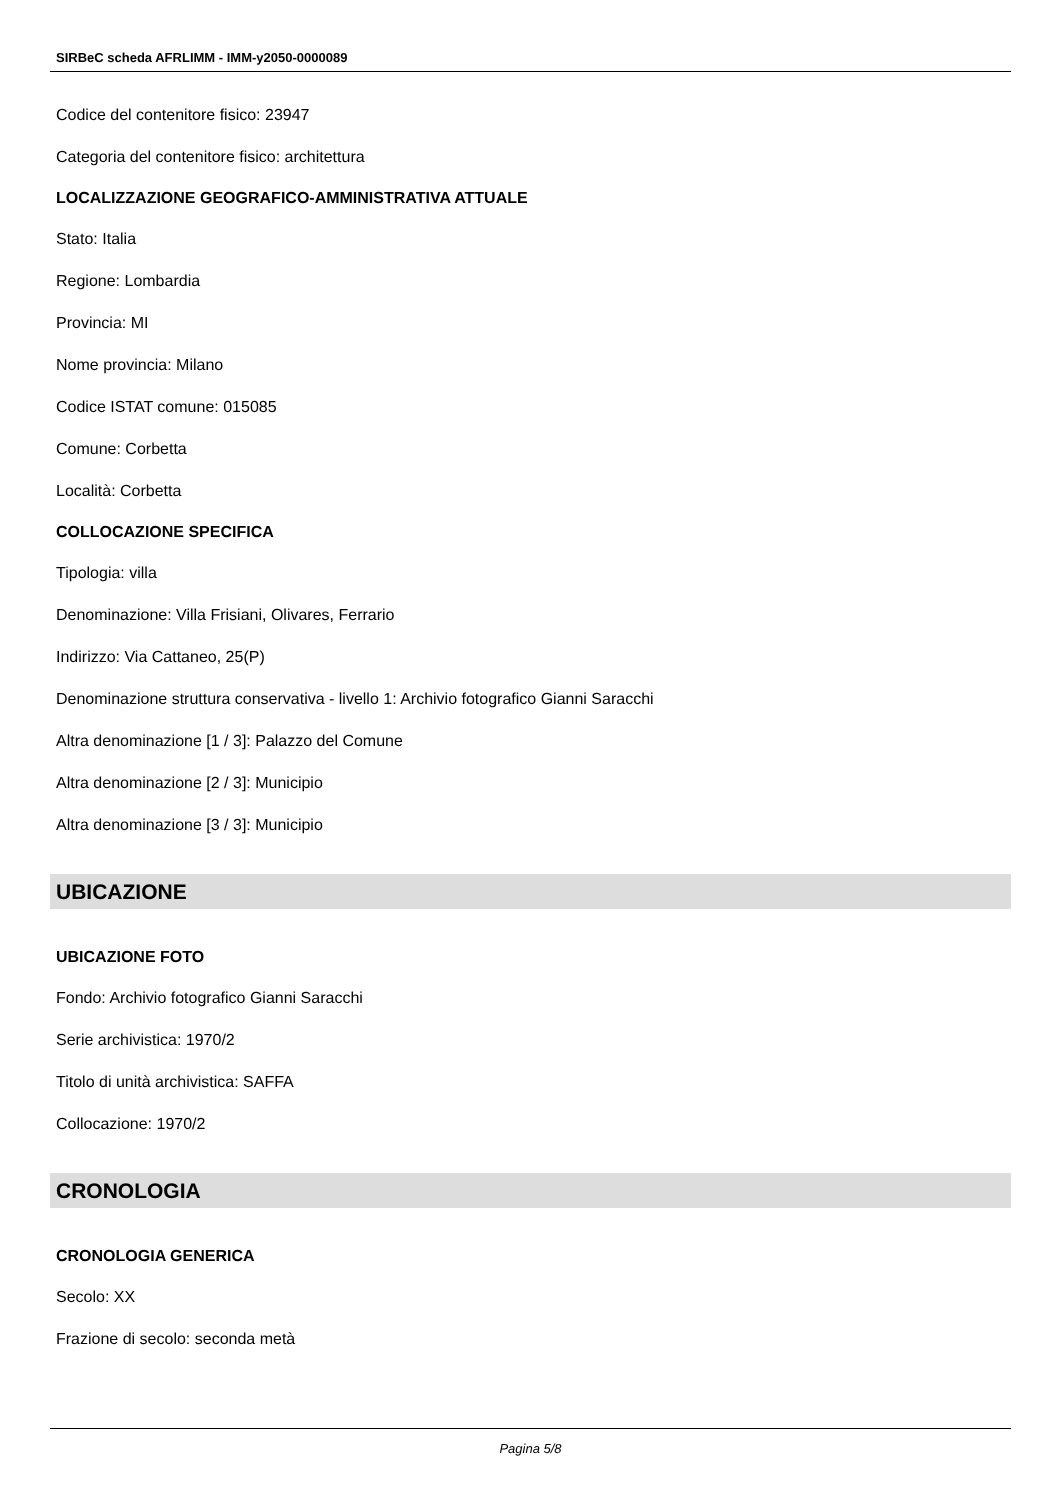SIRBeC scheda AFRLIMM - IMM-y2050-0000089
Codice del contenitore fisico: 23947
Categoria del contenitore fisico: architettura
LOCALIZZAZIONE GEOGRAFICO-AMMINISTRATIVA ATTUALE
Stato: Italia
Regione: Lombardia
Provincia: MI
Nome provincia: Milano
Codice ISTAT comune: 015085
Comune: Corbetta
Località: Corbetta
COLLOCAZIONE SPECIFICA
Tipologia: villa
Denominazione: Villa Frisiani, Olivares, Ferrario
Indirizzo: Via Cattaneo, 25(P)
Denominazione struttura conservativa - livello 1: Archivio fotografico Gianni Saracchi
Altra denominazione [1 / 3]: Palazzo del Comune
Altra denominazione [2 / 3]: Municipio
Altra denominazione [3 / 3]: Municipio
UBICAZIONE
UBICAZIONE FOTO
Fondo: Archivio fotografico Gianni Saracchi
Serie archivistica: 1970/2
Titolo di unità archivistica: SAFFA
Collocazione: 1970/2
CRONOLOGIA
CRONOLOGIA GENERICA
Secolo: XX
Frazione di secolo: seconda metà
Pagina 5/8